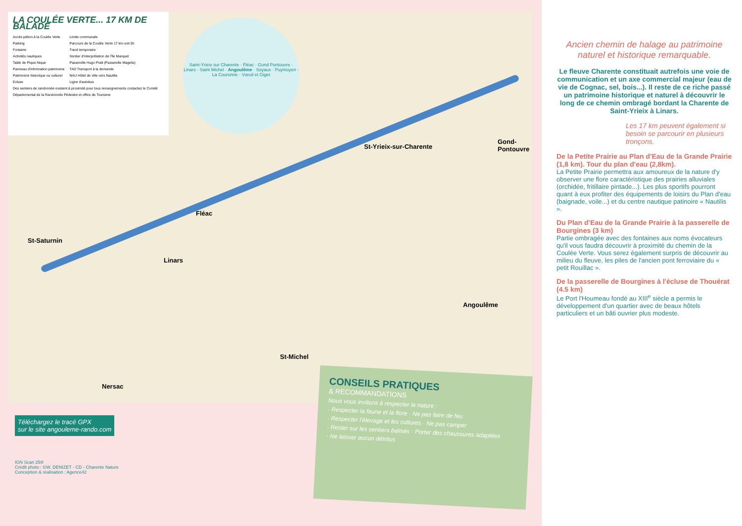St-Yrieix-sur-Charente
Gond-Pontouvre
Angoulême
Fléac
Linars
St-Saturnin
St-Michel
Nersac
LA COULÉE VERTE... 17 KM DE BALADE
Accès piéton à la Coulée Verte
Parking
Fontaine
Activités nautiques
Table de Pique-Nique
Panneau d'information patrimoine
Patrimoine historique ou culturel
Ecluse
Limite communale
Parcours de la Coulée Verte 17 km soit 5h
Tracé temporaire
Sentier d'interprétation de l'Île Marquet
Passerelle Hugo Pratt (Passerelle Magelis)
TAD Transport à la demande
NAU Hôtel de ville vers Nautilis
Ligne d'autobus
Des sentiers de randonnée existent à proximité pour tous renseignements contactez le Comité Départemental de la Randonnée Pédestre et office de Tourisme
Saint-Yrieix sur Charente · Fléac · Gond Pontouvre · Linars · Saint Michel · Angoulême · Soyaux · Puymoyen · La Couronne · Vœuil et Giget
Téléchargez le tracé GPX
sur le site angouleme-rando.com
IGN Scan 25®
Crédit photo : ©W. DENIZET - CD - Charente Nature
Conception & réalisation : Agence42
CONSEILS PRATIQUES
& RECOMMANDATIONS
Nous vous invitons à respecter la nature :
· Respecter la faune et la flore · Ne pas faire de feu
· Respecter l'élevage et les cultures · Ne pas camper
· Rester sur les sentiers balisés · Porter des chaussures adaptées
· Ne laisser aucun détritus
Ancien chemin de halage au patrimoine naturel et historique remarquable.
Le fleuve Charente constituait autrefois une voie de communication et un axe commercial majeur (eau de vie de Cognac, sel, bois...). Il reste de ce riche passé un patrimoine historique et naturel à découvrir le long de ce chemin ombragé bordant la Charente de Saint-Yrieix à Linars.
Les 17 km peuvent également si besoin se parcourir en plusieurs tronçons.
De la Petite Prairie au Plan d'Eau de la Grande Prairie (1,8 km). Tour du plan d'eau (2,8km).
La Petite Prairie permettra aux amoureux de la nature d'y observer une flore caractéristique des prairies alluviales (orchidée, fritillaire pintade...). Les plus sportifs pourront quant à eux profiter des équipements de loisirs du Plan d'eau (baignade, voile...) et du centre nautique patinoire « Nautilis ».
Du Plan d'Eau de la Grande Prairie à la passerelle de Bourgines (3 km)
Partie ombragée avec des fontaines aux noms évocateurs qu'il vous faudra découvrir à proximité du chemin de la Coulée Verte. Vous serez également surpris de découvrir au milieu du fleuve, les piles de l'ancien pont ferroviaire du « petit Rouillac ».
De la passerelle de Bourgines à l'écluse de Thouérat (4.5 km)
Le Port l'Houmeau fondé au XIII<sup>e</sup> siècle a permis le développement d'un quartier avec de beaux hôtels particuliers et un bâti ouvrier plus modeste.